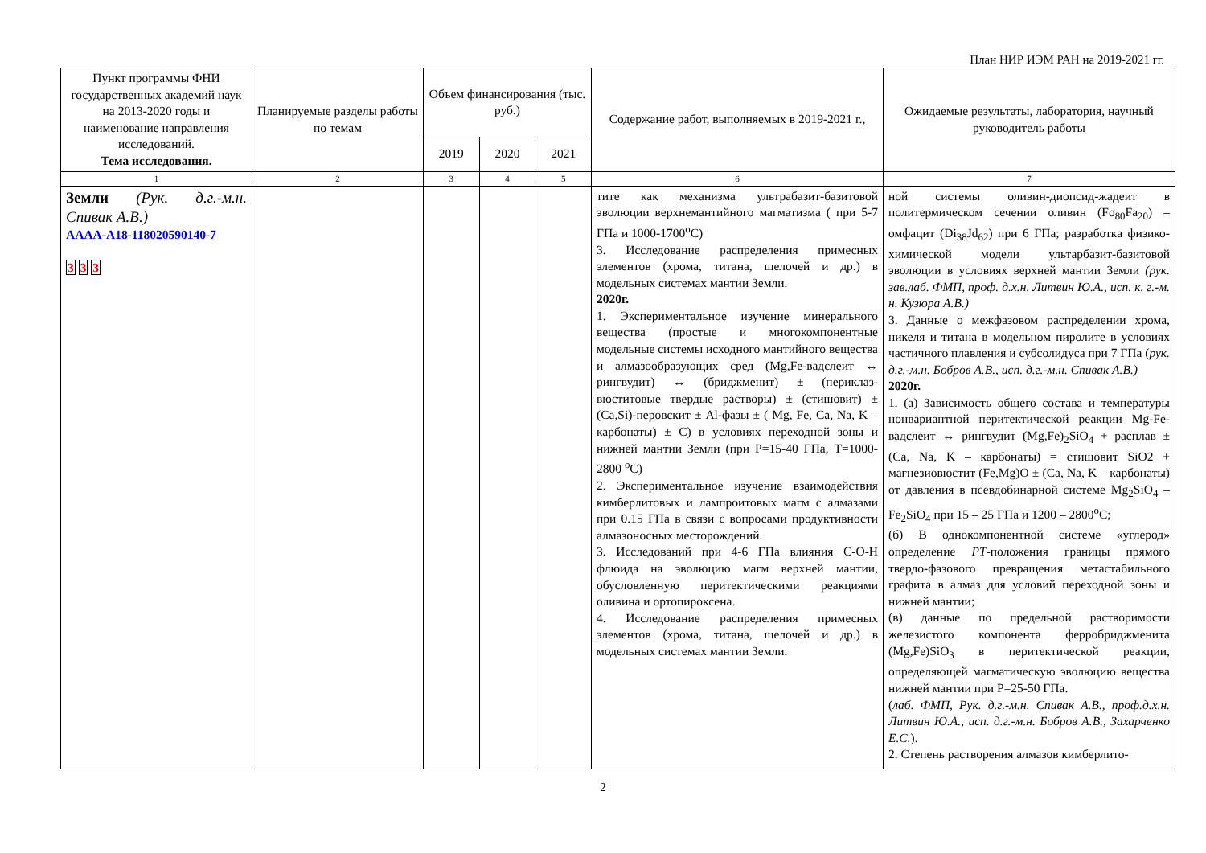План НИР ИЭМ РАН на 2019-2021 гг.
| Пункт программы ФНИ государственных академий наук на 2013-2020 годы и наименование направления исследований. Тема исследования. | Планируемые разделы работы по темам | Объем финансирования (тыс. руб.) | | | Содержание работ, выполняемых в 2019-2021 г., | Ожидаемые результаты, лаборатория, научный руководитель работы |
| --- | --- | --- | --- | --- | --- | --- |
| | | 2019 | 2020 | 2021 | | |
| 1 | 2 | 3 | 4 | 5 | 6 | 7 |
| Земли (Рук. д.г.-м.н. Спивак А.В.) АААА-А18-118020590140-7 3 3 3 | | | | | тите как механизма ультрабазит-базитовой эволюции верхнемантийного магматизма ( при 5-7 ГПа и 1000-1700<sup>о</sup>С) 3. Исследование распределения примесных элементов (хрома, титана, щелочей и др.) в модельных системах мантии Земли. 2020г. 1. Экспериментальное изучение минерального вещества (простые и многокомпонентные модельные системы исходного мантийного вещества и алмазообразующих сред (Mg,Fe-вадслеит ↔ рингвудит) ↔ (бриджменит) ± (периклаз-вюститовые твердые растворы) ± (стишовит) ± (Ca,Si)-перовскит ± Al-фазы ± ( Mg, Fe, Ca, Na, K – карбонаты) ± С) в условиях переходной зоны и нижней мантии Земли (при Р=15-40 ГПа, Т=1000-2800 <sup>о</sup>С) 2. Экспериментальное изучение взаимодействия кимберлитовых и лампроитовых магм с алмазами при 0.15 ГПа в связи с вопросами продуктивности алмазоносных месторождений. 3. Исследований при 4-6 ГПа влияния C-O-H флюида на эволюцию магм верхней мантии, обусловленную перитектическими реакциями оливина и ортопироксена. 4. Исследование распределения примесных элементов (хрома, титана, щелочей и др.) в модельных системах мантии Земли. | ной системы оливин-диопсид-жадеит в политермическом сечении оливин (Fo<sub>80</sub>Fa<sub>20</sub>) – омфацит (Di<sub>38</sub>Jd<sub>62</sub>) при 6 ГПа; разработка физико-химической модели ультарбазит-базитовой эволюции в условиях верхней мантии Земли (рук. зав.лаб. ФМП, проф. д.х.н. Литвин Ю.А., исп. к. г.-м. н. Кузюра А.В.) 3. Данные о межфазовом распределении хрома, никеля и титана в модельном пиролите в условиях частичного плавления и субсолидуса при 7 ГПа ( рук. д.г.-м.н. Бобров А.В., исп. д.г.-м.н. Спивак А.В.) 2020г. 1. (а) Зависимость общего состава и температуры нонвариантной перитектической реакции Mg-Fe- вадслеит ↔ рингвудит (Mg,Fe)<sub>2</sub>SiO<sub>4</sub> + расплав ± (Ca, Na, K – карбонаты) = стишовит SiO2 + магнезиовюстит (Fe,Mg)O ± (Ca, Na, K – карбонаты) от давления в псевдобинарной системе Mg<sub>2</sub>SiO<sub>4</sub> – Fe<sub>2</sub>SiO<sub>4</sub> при 15 – 25 ГПа и 1200 – 2800<sup>о</sup>С; (б) В однокомпонентной системе «углерод» определение PT -положения границы прямого твердо-фазового превращения метастабильного графита в алмаз для условий переходной зоны и нижней мантии; (в) данные по предельной растворимости железистого компонента ферробриджменита (Mg,Fe)SiO<sub>3</sub> в перитектической реакции, определяющей магматическую эволюцию вещества нижней мантии при Р=25-50 ГПа. ( лаб. ФМП, Рук. д.г.-м.н. Спивак А.В., проф.д.х.н. Литвин Ю.А., исп. д.г.-м.н. Бобров А.В., Захарченко Е.С. ). 2. Степень растворения алмазов кимберлито- |
2